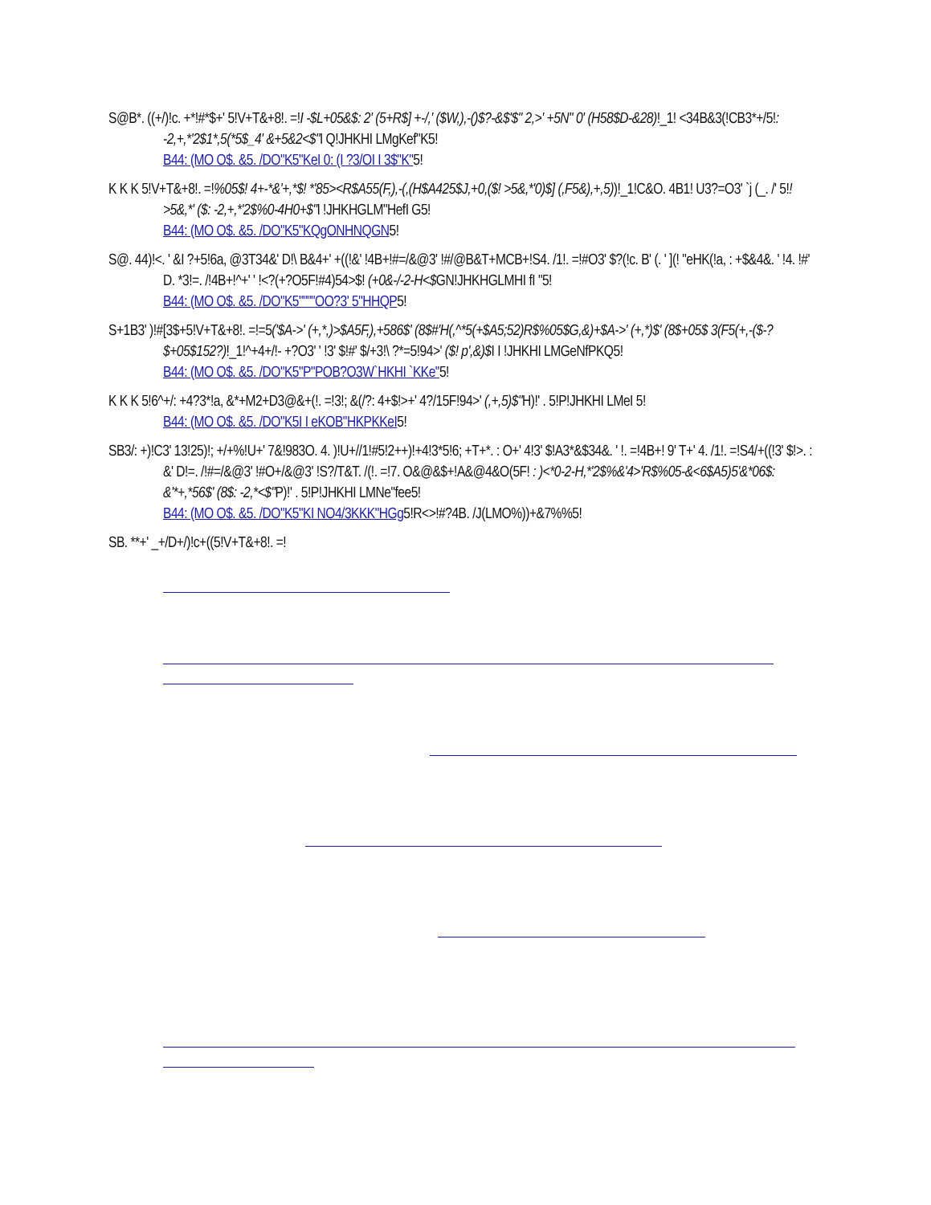S@B*. ((+/)!c. +*!#*$+' 5!V+T&+8!. =!I -$L+05&$: 2' (5+R$] +-/,' ($W,),-()$?-&$'$" 2,>' +5N" 0' (H58$D-&28)!_1! <34B&3(!CB3*+/5!: -2,+,*'2$1*,5(*5$_4' &+5&2<$"I Q!JHKHI LMgKef"K5!
B44: (MO O$. &5. /DO"K5"KeI 0: (I ?3/OI I 3$"K"5!
K K K 5!V+T&+8!. =!%05$! 4+-*&'+,*$! *'85><R$A55(F,),-(,(H$A425$J,+0,($! >5&,*'0)$] (,F5&),+,5))!_1!C&O. 4B1! U3?=O3' `j (_. /' 5!! >5&,*' ($: -2,+,*'2$%0-4H0+$"I !JHKHGLM"HefI G5!
B44: (MO O$. &5. /DO"K5"KQgONHNQGN5!
S@. 44)!<. ' &I ?+5!6a, @3T34&' D!\ B&4+' +((!&' !4B+!#=/&@3' !#/@B&T+MCB+!S4. /1!. =!#O3' $?(!c. B' (. ' ](! "eHK(!a, : +$&4&. ' !4. !#' D. *3!=. /!4B+!^+' ' !<?(+?O5F!#4)54>$! (+0&-/-2-H<$GN!JHKHGLMHI fI "5!
B44: (MO O$. &5. /DO"K5""""OO?3' 5"HHQP5!
S+1B3' )!#[3$+5!V+T&+8!. =!=5('$A->' (+,*,)>$A5F,),+586$' (8$#'H(,^*5(+$A5;52)R$%05$G,&)+$A->' (+,*)$' (8$+05$ 3(F5(+,-($-?$+05$152?)!_1!^+4+/!- +?O3' ' !3' $!#' $/+3!\ ?*=5!94>' ($! p',&)$I I !JHKHI LMGeNfPKQ5!
B44: (MO O$. &5. /DO"K5"P"POB?O3W`HKHI `KKe"5!
K K K 5!6^+/: +4?3*!a, &*+M2+D3@&+(!. =!3!; &(/?: 4+$!>+' 4?/15F!94>' (,+,5)$"H)!' . 5!P!JHKHI LMeI 5!
B44: (MO O$. &5. /DO"K5I I eKOB"HKPKKeI5!
SB3/: +)!C3' 13!25)!; +/+%!U+' 7&!983O. 4. )!U+//1!#5!2++)!+4!3*5!6; +T+*. : O+' 4!3' $!A3*&$34&. ' !. =!4B+! 9' T+' 4. /1!. =!S4/+((!3' $!>. : &' D!=. /!#=/&@3' !#O+/&@3' !S?/T&T. /(!. =!7. O&@&$+!A&@4&O(5F! : )<*0-2-H,*'2$%&'4>'R$%05-&<6$A5)5'&*06$: &'*+,*56$' (8$: -2,*<$"P)!' . 5!P!JHKHI LMNe"fee5!
B44: (MO O$. &5. /DO"K5"KI NO4/3KKK"HGg5!R<>!#?4B. /J(LMO%))+&7%%5!
SB. **+' _+/D+/)!c+((5!V+T&+8!. =!